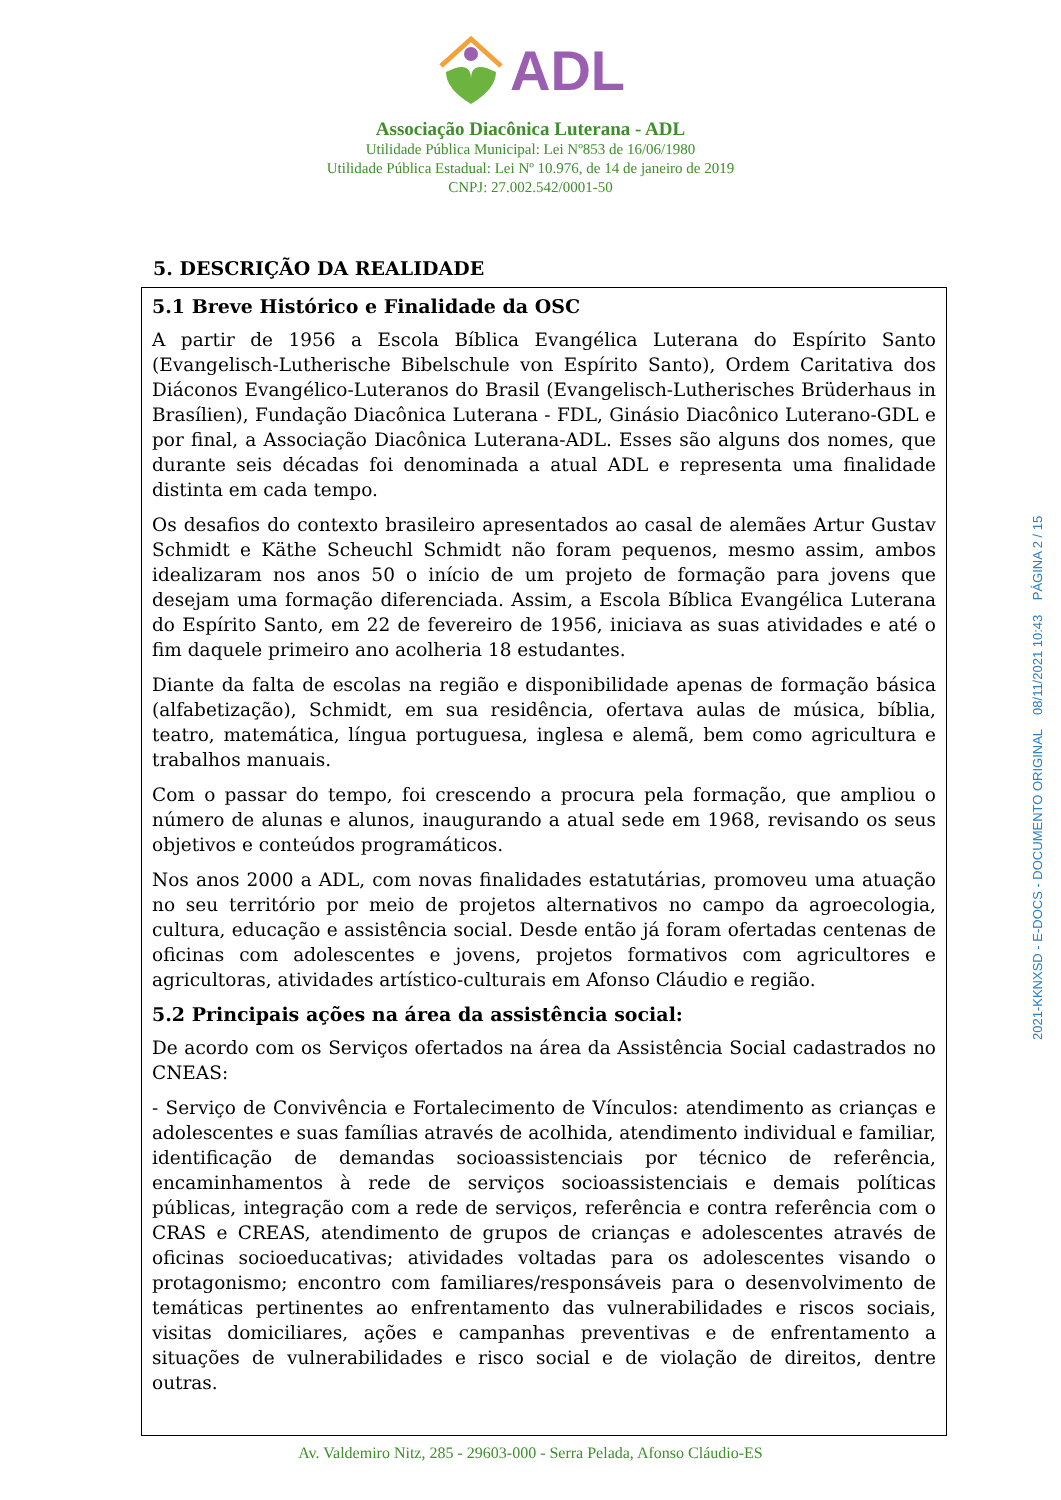ADL
Associação Diacônica Luterana - ADL
Utilidade Pública Municipal: Lei Nº853 de 16/06/1980
Utilidade Pública Estadual: Lei Nº 10.976, de 14 de janeiro de 2019
CNPJ: 27.002.542/0001-50
5. DESCRIÇÃO DA REALIDADE
5.1 Breve Histórico e Finalidade da OSC
A partir de 1956 a Escola Bíblica Evangélica Luterana do Espírito Santo (Evangelisch-Lutherische Bibelschule von Espírito Santo), Ordem Caritativa dos Diáconos Evangélico-Luteranos do Brasil (Evangelisch-Lutherisches Brüderhaus in Brasílien), Fundação Diacônica Luterana - FDL, Ginásio Diacônico Luterano-GDL e por final, a Associação Diacônica Luterana-ADL. Esses são alguns dos nomes, que durante seis décadas foi denominada a atual ADL e representa uma finalidade distinta em cada tempo.
Os desafios do contexto brasileiro apresentados ao casal de alemães Artur Gustav Schmidt e Käthe Scheuchl Schmidt não foram pequenos, mesmo assim, ambos idealizaram nos anos 50 o início de um projeto de formação para jovens que desejam uma formação diferenciada. Assim, a Escola Bíblica Evangélica Luterana do Espírito Santo, em 22 de fevereiro de 1956, iniciava as suas atividades e até o fim daquele primeiro ano acolheria 18 estudantes.
Diante da falta de escolas na região e disponibilidade apenas de formação básica (alfabetização), Schmidt, em sua residência, ofertava aulas de música, bíblia, teatro, matemática, língua portuguesa, inglesa e alemã, bem como agricultura e trabalhos manuais.
Com o passar do tempo, foi crescendo a procura pela formação, que ampliou o número de alunas e alunos, inaugurando a atual sede em 1968, revisando os seus objetivos e conteúdos programáticos.
Nos anos 2000 a ADL, com novas finalidades estatutárias, promoveu uma atuação no seu território por meio de projetos alternativos no campo da agroecologia, cultura, educação e assistência social. Desde então já foram ofertadas centenas de oficinas com adolescentes e jovens, projetos formativos com agricultores e agricultoras, atividades artístico-culturais em Afonso Cláudio e região.
5.2 Principais ações na área da assistência social:
De acordo com os Serviços ofertados na área da Assistência Social cadastrados no CNEAS:
- Serviço de Convivência e Fortalecimento de Vínculos: atendimento as crianças e adolescentes e suas famílias através de acolhida, atendimento individual e familiar, identificação de demandas socioassistenciais por técnico de referência, encaminhamentos à rede de serviços socioassistenciais e demais políticas públicas, integração com a rede de serviços, referência e contra referência com o CRAS e CREAS, atendimento de grupos de crianças e adolescentes através de oficinas socioeducativas; atividades voltadas para os adolescentes visando o protagonismo; encontro com familiares/responsáveis para o desenvolvimento de temáticas pertinentes ao enfrentamento das vulnerabilidades e riscos sociais, visitas domiciliares, ações e campanhas preventivas e de enfrentamento a situações de vulnerabilidades e risco social e de violação de direitos, dentre outras.
Av. Valdemiro Nitz, 285 - 29603-000 - Serra Pelada, Afonso Cláudio-ES
2021-KKNXSD - E-DOCS - DOCUMENTO ORIGINAL 08/11/2021 10:43 PÁGINA 2 / 15